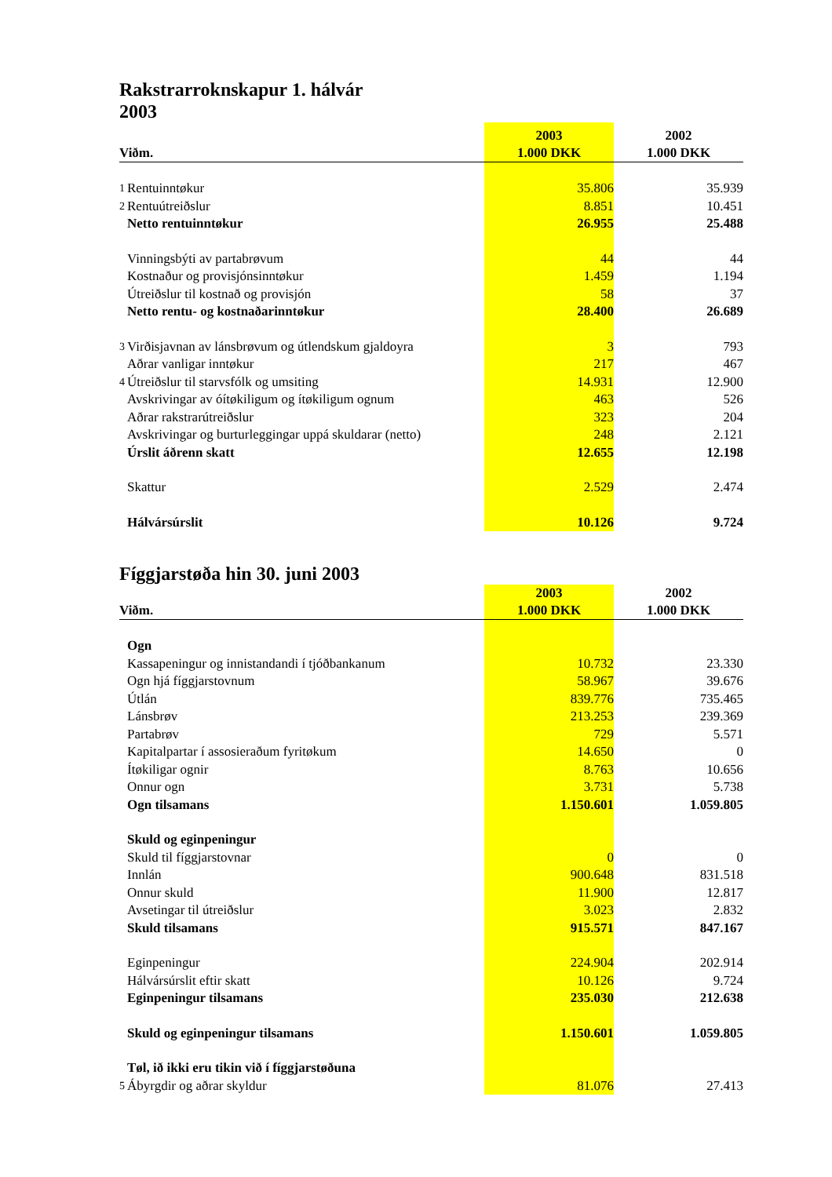Rakstrarroknskapur 1. hálvár
2003
| Viðm. | | 2003 1.000 DKK | 2002 1.000 DKK |
| --- | --- | --- | --- |
| 1 | Rentuinntøkur | 35.806 | 35.939 |
| 2 | Rentuútreiðslur | 8.851 | 10.451 |
| | Netto rentuinntøkur | 26.955 | 25.488 |
| | Vinningsbýti av partabrøvum | 44 | 44 |
| | Kostnaður og provisjónsinntøkur | 1.459 | 1.194 |
| | Útreiðslur til kostnað og provisjón | 58 | 37 |
| | Netto rentu- og kostnaðarinntøkur | 28.400 | 26.689 |
| 3 | Virðisjavnan av lánsbrøvum og útlendskum gjaldoyra | 3 | 793 |
| | Aðrar vanligar inntøkur | 217 | 467 |
| 4 | Útreiðslur til starvsfólk og umsiting | 14.931 | 12.900 |
| | Avskrivingar av óítøkiligum og ítøkiligum ognum | 463 | 526 |
| | Aðrar rakstrarútreiðslur | 323 | 204 |
| | Avskrivingar og burturleggingar uppá skuldarar (netto) | 248 | 2.121 |
| | Úrslit áðrenn skatt | 12.655 | 12.198 |
| | Skattur | 2.529 | 2.474 |
| | Hálvársúrslit | 10.126 | 9.724 |
Fíggjarstøða hin 30. juni 2003
| Viðm. | | 2003 1.000 DKK | 2002 1.000 DKK |
| --- | --- | --- | --- |
| | Ogn | | |
| | Kassapeningur og innistandandi í tjóðbankanum | 10.732 | 23.330 |
| | Ogn hjá fíggjarstovnum | 58.967 | 39.676 |
| | Útlán | 839.776 | 735.465 |
| | Lánsbrøv | 213.253 | 239.369 |
| | Partabrøv | 729 | 5.571 |
| | Kapitalpartar í assosieraðum fyritøkum | 14.650 | 0 |
| | Ítøkiligar ognir | 8.763 | 10.656 |
| | Onnur ogn | 3.731 | 5.738 |
| | Ogn tilsamans | 1.150.601 | 1.059.805 |
| | Skuld og eginpeningur | | |
| | Skuld til fíggjarstovnar | 0 | 0 |
| | Innlán | 900.648 | 831.518 |
| | Onnur skuld | 11.900 | 12.817 |
| | Avsetingar til útreiðslur | 3.023 | 2.832 |
| | Skuld tilsamans | 915.571 | 847.167 |
| | Eginpeningur | 224.904 | 202.914 |
| | Hálvársúrslit eftir skatt | 10.126 | 9.724 |
| | Eginpeningur tilsamans | 235.030 | 212.638 |
| | Skuld og eginpeningur tilsamans | 1.150.601 | 1.059.805 |
| | Tøl, ið ikki eru tikin við í fíggjarstøðuna | | |
| 5 | Ábyrgdir og aðrar skyldur | 81.076 | 27.413 |